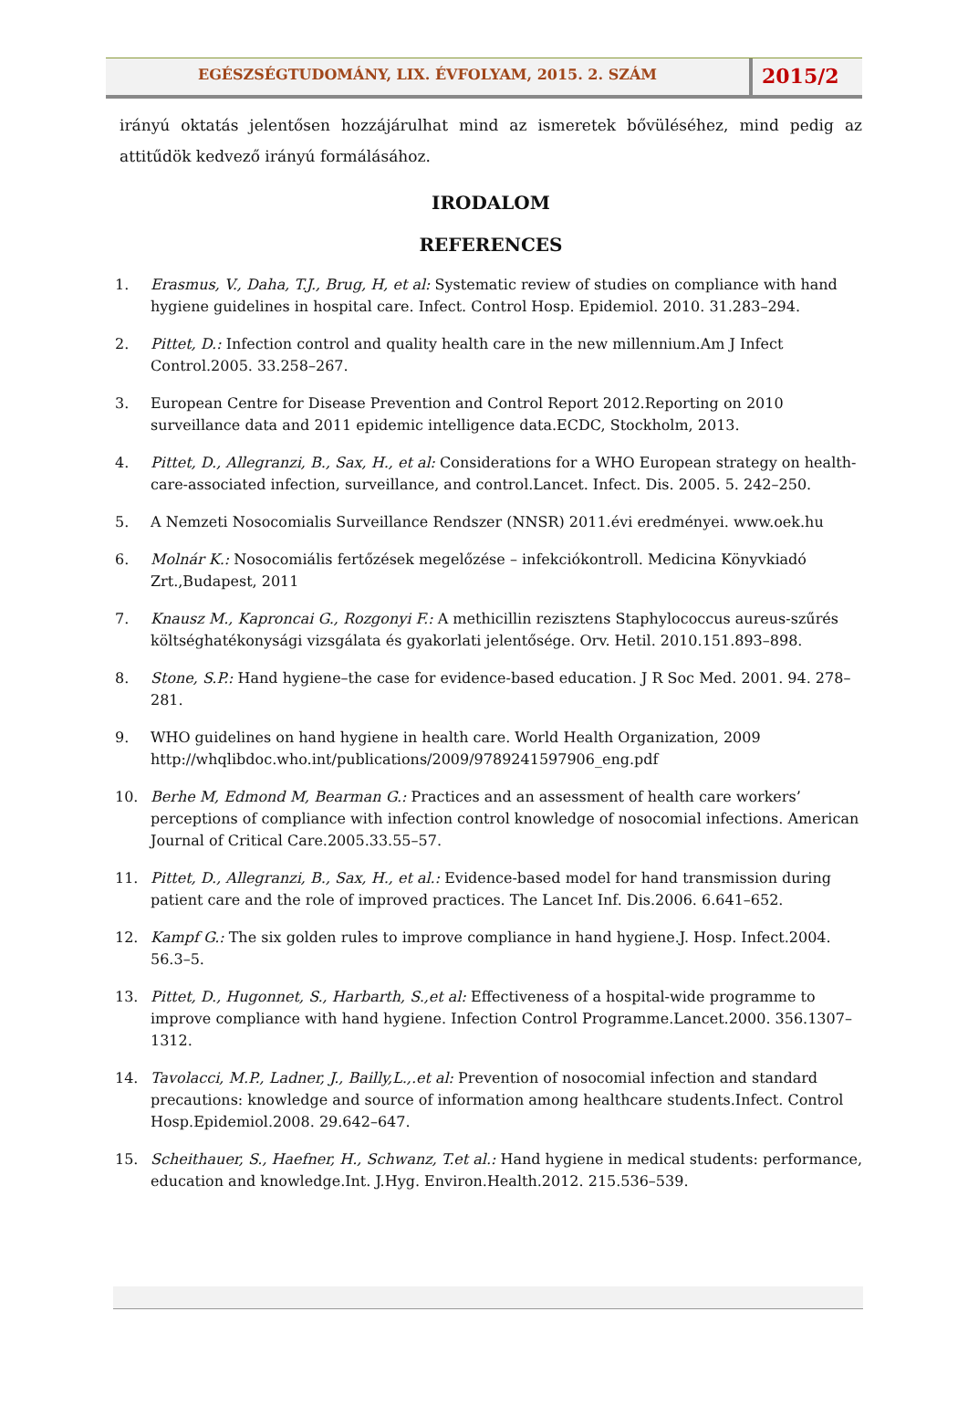EGÉSZSÉGTUDOMÁNY, LIX. ÉVFOLYAM, 2015. 2. SZÁM
2015/2
irányú oktatás jelentősen hozzájárulhat mind az ismeretek bővüléséhez, mind pedig az attitűdök kedvező irányú formálásához.
IRODALOM
REFERENCES
1. Erasmus, V., Daha, T.J., Brug, H, et al: Systematic review of studies on compliance with hand hygiene guidelines in hospital care. Infect. Control Hosp. Epidemiol. 2010. 31.283–294.
2. Pittet, D.: Infection control and quality health care in the new millennium.Am J Infect Control.2005. 33.258–267.
3. European Centre for Disease Prevention and Control Report 2012.Reporting on 2010 surveillance data and 2011 epidemic intelligence data.ECDC, Stockholm, 2013.
4. Pittet, D., Allegranzi, B., Sax, H., et al: Considerations for a WHO European strategy on health-care-associated infection, surveillance, and control.Lancet. Infect. Dis. 2005. 5. 242–250.
5. A Nemzeti Nosocomialis Surveillance Rendszer (NNSR) 2011.évi eredményei. www.oek.hu
6. Molnár K.: Nosocomiális fertőzések megelőzése – infekciókontroll. Medicina Könyvkiadó Zrt.,Budapest, 2011
7. Knausz M., Kaproncai G., Rozgonyi F.: A methicillin rezisztens Staphylococcus aureus-szűrés költséghatékonysági vizsgálata és gyakorlati jelentősége. Orv. Hetil. 2010.151.893–898.
8. Stone, S.P.: Hand hygiene–the case for evidence-based education. J R Soc Med. 2001. 94. 278–281.
9. WHO guidelines on hand hygiene in health care. World Health Organization, 2009 http://whqlibdoc.who.int/publications/2009/9789241597906_eng.pdf
10. Berhe M, Edmond M, Bearman G.: Practices and an assessment of health care workers’ perceptions of compliance with infection control knowledge of nosocomial infections. American Journal of Critical Care.2005.33.55–57.
11. Pittet, D., Allegranzi, B., Sax, H., et al.: Evidence-based model for hand transmission during patient care and the role of improved practices. The Lancet Inf. Dis.2006. 6.641–652.
12. Kampf G.: The six golden rules to improve compliance in hand hygiene.J. Hosp. Infect.2004. 56.3–5.
13. Pittet, D., Hugonnet, S., Harbarth, S.,et al: Effectiveness of a hospital-wide programme to improve compliance with hand hygiene. Infection Control Programme.Lancet.2000. 356.1307–1312.
14. Tavolacci, M.P., Ladner, J., Bailly,L.,.et al: Prevention of nosocomial infection and standard precautions: knowledge and source of information among healthcare students.Infect. Control Hosp.Epidemiol.2008. 29.642–647.
15. Scheithauer, S., Haefner, H., Schwanz, T.et al.: Hand hygiene in medical students: performance, education and knowledge.Int. J.Hyg. Environ.Health.2012. 215.536–539.